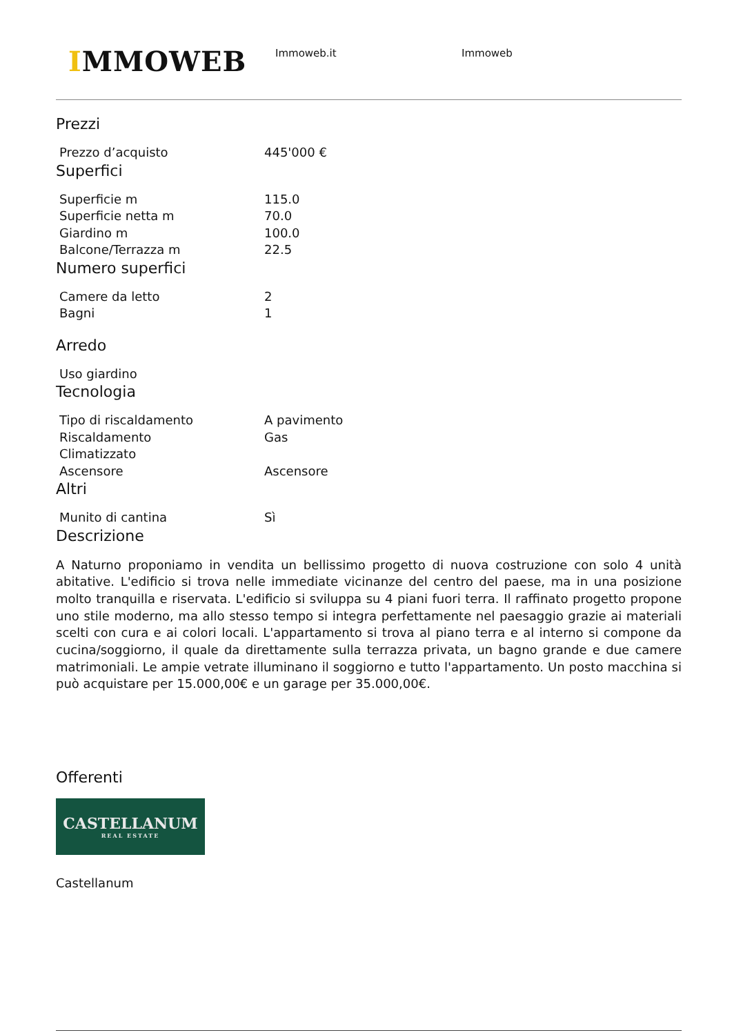IMMOWEB
Immoweb.it Immoweb
Prezzi
| Prezzo d’acquisto | 445'000 € |
Superfici
| Superficie m | 115.0 |
| Superficie netta m | 70.0 |
| Giardino m | 100.0 |
| Balcone/Terrazza m | 22.5 |
Numero superfici
| Camere da letto | 2 |
| Bagni | 1 |
Arredo
| Uso giardino | |
Tecnologia
| Tipo di riscaldamento | A pavimento |
| Riscaldamento | Gas |
| Climatizzato | |
| Ascensore | Ascensore |
Altri
| Munito di cantina | Sì |
Descrizione
A Naturno proponiamo in vendita un bellissimo progetto di nuova costruzione con solo 4 unità abitative. L'edificio si trova nelle immediate vicinanze del centro del paese, ma in una posizione molto tranquilla e riservata. L'edificio si sviluppa su 4 piani fuori terra. Il raffinato progetto propone uno stile moderno, ma allo stesso tempo si integra perfettamente nel paesaggio grazie ai materiali scelti con cura e ai colori locali. L'appartamento si trova al piano terra e al interno si compone da cucina/soggiorno, il quale da direttamente sulla terrazza privata, un bagno grande e due camere matrimoniali. Le ampie vetrate illuminano il soggiorno e tutto l'appartamento. Un posto macchina si può acquistare per 15.000,00€ e un garage per 35.000,00€.
Offerenti
CASTELLANUM
REAL ESTATE
Castellanum